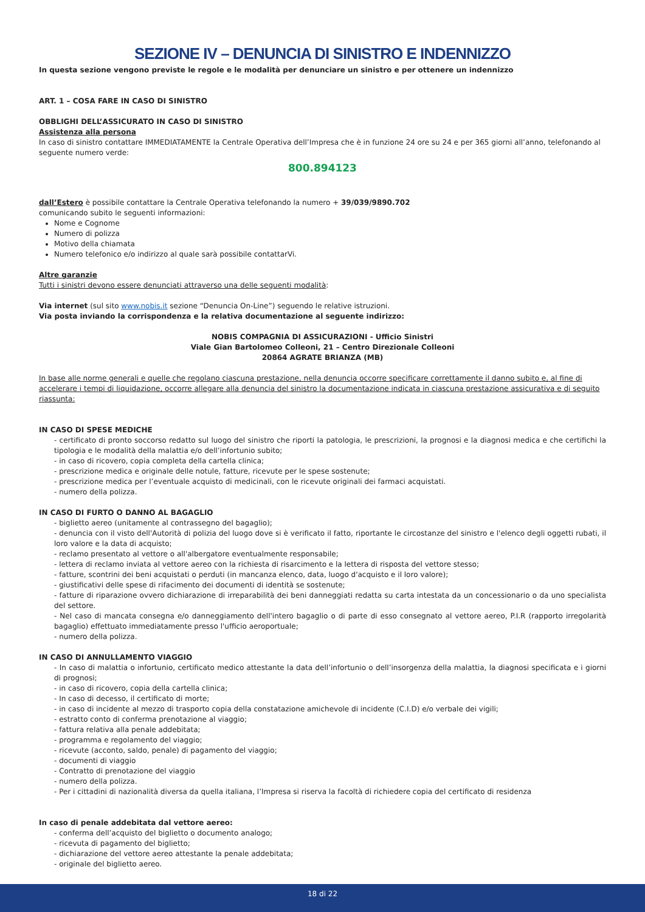SEZIONE IV – DENUNCIA DI SINISTRO E INDENNIZZO
In questa sezione vengono previste le regole e le modalità per denunciare un sinistro e per ottenere un indennizzo
ART. 1 – COSA FARE IN CASO DI SINISTRO
OBBLIGHI DELL’ASSICURATO IN CASO DI SINISTRO
Assistenza alla persona
In caso di sinistro contattare IMMEDIATAMENTE la Centrale Operativa dell’Impresa che è in funzione 24 ore su 24 e per 365 giorni all’anno, telefonando al seguente numero verde:
800.894123
dall’Estero è possibile contattare la Centrale Operativa telefonando la numero + 39/039/9890.702
comunicando subito le seguenti informazioni:
Nome e Cognome
Numero di polizza
Motivo della chiamata
Numero telefonico e/o indirizzo al quale sarà possibile contattarVi.
Altre garanzie
Tutti i sinistri devono essere denunciati attraverso una delle seguenti modalità:
Via internet (sul sito www.nobis.it sezione “Denuncia On-Line”) seguendo le relative istruzioni.
Via posta inviando la corrispondenza e la relativa documentazione al seguente indirizzo:
NOBIS COMPAGNIA DI ASSICURAZIONI - Ufficio Sinistri
Viale Gian Bartolomeo Colleoni, 21 – Centro Direzionale Colleoni
20864 AGRATE BRIANZA (MB)
In base alle norme generali e quelle che regolano ciascuna prestazione, nella denuncia occorre specificare correttamente il danno subito e, al fine di accelerare i tempi di liquidazione, occorre allegare alla denuncia del sinistro la documentazione indicata in ciascuna prestazione assicurativa e di seguito riassunta:
IN CASO DI SPESE MEDICHE
- certificato di pronto soccorso redatto sul luogo del sinistro che riporti la patologia, le prescrizioni, la prognosi e la diagnosi medica e che certifichi la tipologia e le modalità della malattia e/o dell’infortunio subito;
- in caso di ricovero, copia completa della cartella clinica;
- prescrizione medica e originale delle notule, fatture, ricevute per le spese sostenute;
- prescrizione medica per l’eventuale acquisto di medicinali, con le ricevute originali dei farmaci acquistati.
- numero della polizza.
IN CASO DI FURTO O DANNO AL BAGAGLIO
- biglietto aereo (unitamente al contrassegno del bagaglio);
- denuncia con il visto dell'Autorità di polizia del luogo dove si è verificato il fatto, riportante le circostanze del sinistro e l'elenco degli oggetti rubati, il loro valore e la data di acquisto;
- reclamo presentato al vettore o all'albergatore eventualmente responsabile;
- lettera di reclamo inviata al vettore aereo con la richiesta di risarcimento e la lettera di risposta del vettore stesso;
- fatture, scontrini dei beni acquistati o perduti (in mancanza elenco, data, luogo d'acquisto e il loro valore);
- giustificativi delle spese di rifacimento dei documenti di identità se sostenute;
- fatture di riparazione ovvero dichiarazione di irreparabilità dei beni danneggiati redatta su carta intestata da un concessionario o da uno specialista del settore.
- Nel caso di mancata consegna e/o danneggiamento dell'intero bagaglio o di parte di esso consegnato al vettore aereo, P.I.R (rapporto irregolarità bagaglio) effettuato immediatamente presso l'ufficio aeroportuale;
- numero della polizza.
IN CASO DI ANNULLAMENTO VIAGGIO
- In caso di malattia o infortunio, certificato medico attestante la data dell’infortunio o dell’insorgenza della malattia, la diagnosi specificata e i giorni di prognosi;
- in caso di ricovero, copia della cartella clinica;
- In caso di decesso, il certificato di morte;
- in caso di incidente al mezzo di trasporto copia della constatazione amichevole di incidente (C.I.D) e/o verbale dei vigili;
- estratto conto di conferma prenotazione al viaggio;
- fattura relativa alla penale addebitata;
- programma e regolamento del viaggio;
- ricevute (acconto, saldo, penale) di pagamento del viaggio;
- documenti di viaggio
- Contratto di prenotazione del viaggio
- numero della polizza.
- Per i cittadini di nazionalità diversa da quella italiana, l’Impresa si riserva la facoltà di richiedere copia del certificato di residenza
In caso di penale addebitata dal vettore aereo:
- conferma dell’acquisto del biglietto o documento analogo;
- ricevuta di pagamento del biglietto;
- dichiarazione del vettore aereo attestante la penale addebitata;
- originale del biglietto aereo.
18 di 22